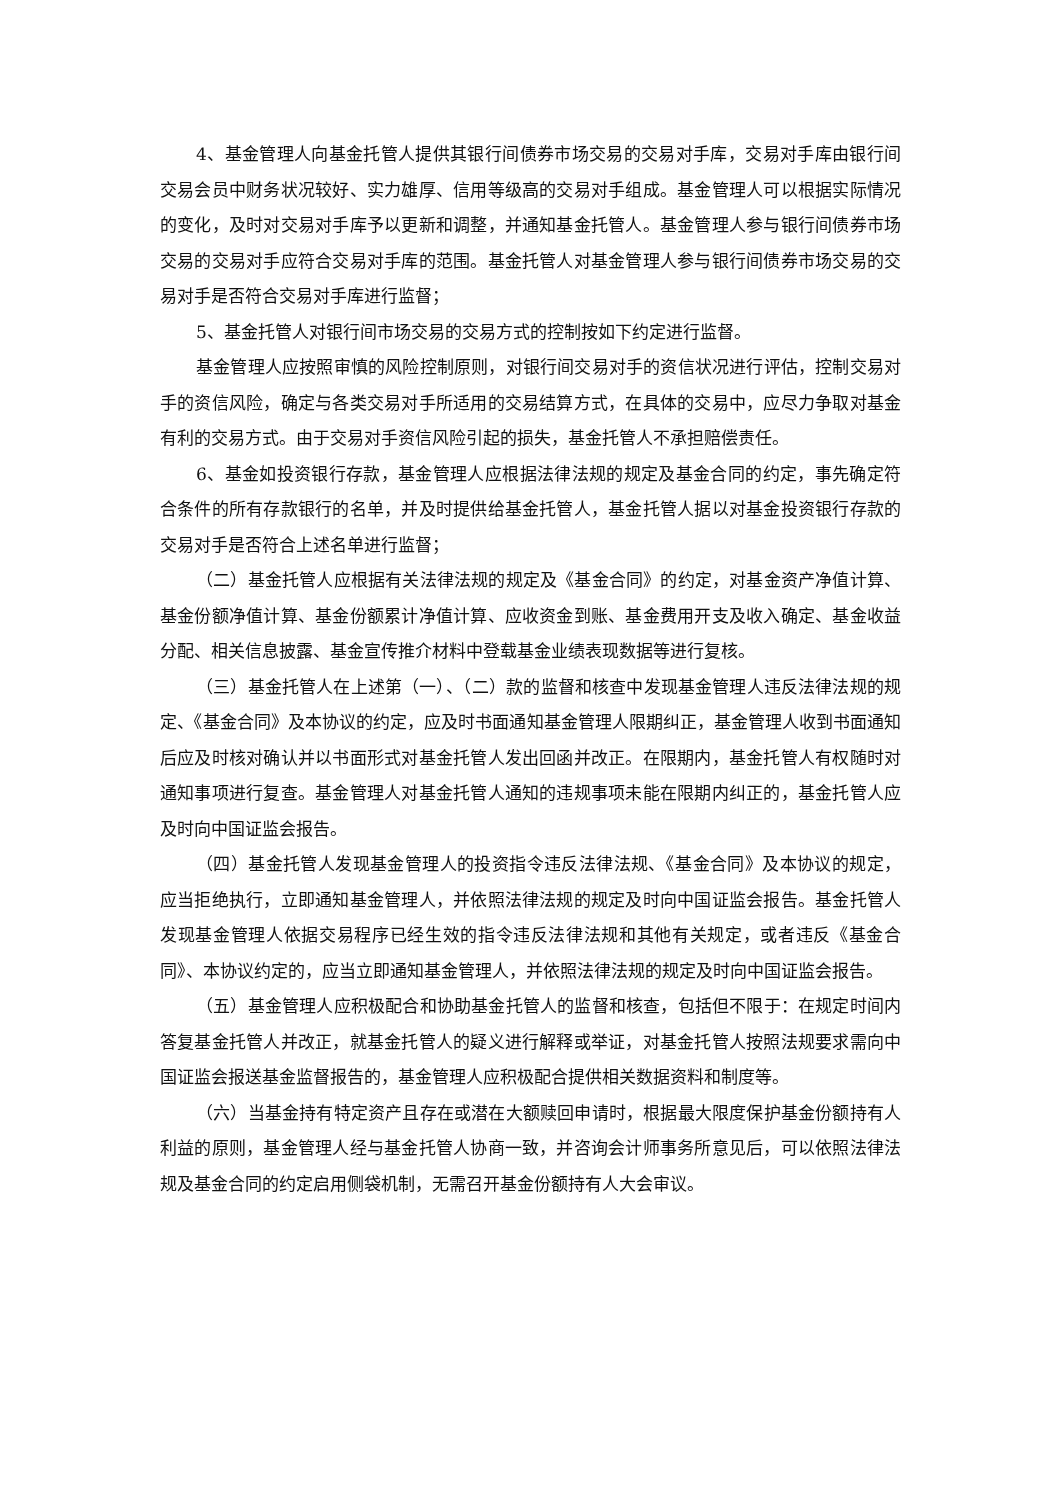4、基金管理人向基金托管人提供其银行间债券市场交易的交易对手库，交易对手库由银行间交易会员中财务状况较好、实力雄厚、信用等级高的交易对手组成。基金管理人可以根据实际情况的变化，及时对交易对手库予以更新和调整，并通知基金托管人。基金管理人参与银行间债券市场交易的交易对手应符合交易对手库的范围。基金托管人对基金管理人参与银行间债券市场交易的交易对手是否符合交易对手库进行监督；
5、基金托管人对银行间市场交易的交易方式的控制按如下约定进行监督。
基金管理人应按照审慎的风险控制原则，对银行间交易对手的资信状况进行评估，控制交易对手的资信风险，确定与各类交易对手所适用的交易结算方式，在具体的交易中，应尽力争取对基金有利的交易方式。由于交易对手资信风险引起的损失，基金托管人不承担赔偿责任。
6、基金如投资银行存款，基金管理人应根据法律法规的规定及基金合同的约定，事先确定符合条件的所有存款银行的名单，并及时提供给基金托管人，基金托管人据以对基金投资银行存款的交易对手是否符合上述名单进行监督；
（二）基金托管人应根据有关法律法规的规定及《基金合同》的约定，对基金资产净值计算、基金份额净值计算、基金份额累计净值计算、应收资金到账、基金费用开支及收入确定、基金收益分配、相关信息披露、基金宣传推介材料中登载基金业绩表现数据等进行复核。
（三）基金托管人在上述第（一）、（二）款的监督和核查中发现基金管理人违反法律法规的规定、《基金合同》及本协议的约定，应及时书面通知基金管理人限期纠正，基金管理人收到书面通知后应及时核对确认并以书面形式对基金托管人发出回函并改正。在限期内，基金托管人有权随时对通知事项进行复查。基金管理人对基金托管人通知的违规事项未能在限期内纠正的，基金托管人应及时向中国证监会报告。
（四）基金托管人发现基金管理人的投资指令违反法律法规、《基金合同》及本协议的规定，应当拒绝执行，立即通知基金管理人，并依照法律法规的规定及时向中国证监会报告。基金托管人发现基金管理人依据交易程序已经生效的指令违反法律法规和其他有关规定，或者违反《基金合同》、本协议约定的，应当立即通知基金管理人，并依照法律法规的规定及时向中国证监会报告。
（五）基金管理人应积极配合和协助基金托管人的监督和核查，包括但不限于：在规定时间内答复基金托管人并改正，就基金托管人的疑义进行解释或举证，对基金托管人按照法规要求需向中国证监会报送基金监督报告的，基金管理人应积极配合提供相关数据资料和制度等。
（六）当基金持有特定资产且存在或潜在大额赎回申请时，根据最大限度保护基金份额持有人利益的原则，基金管理人经与基金托管人协商一致，并咨询会计师事务所意见后，可以依照法律法规及基金合同的约定启用侧袋机制，无需召开基金份额持有人大会审议。